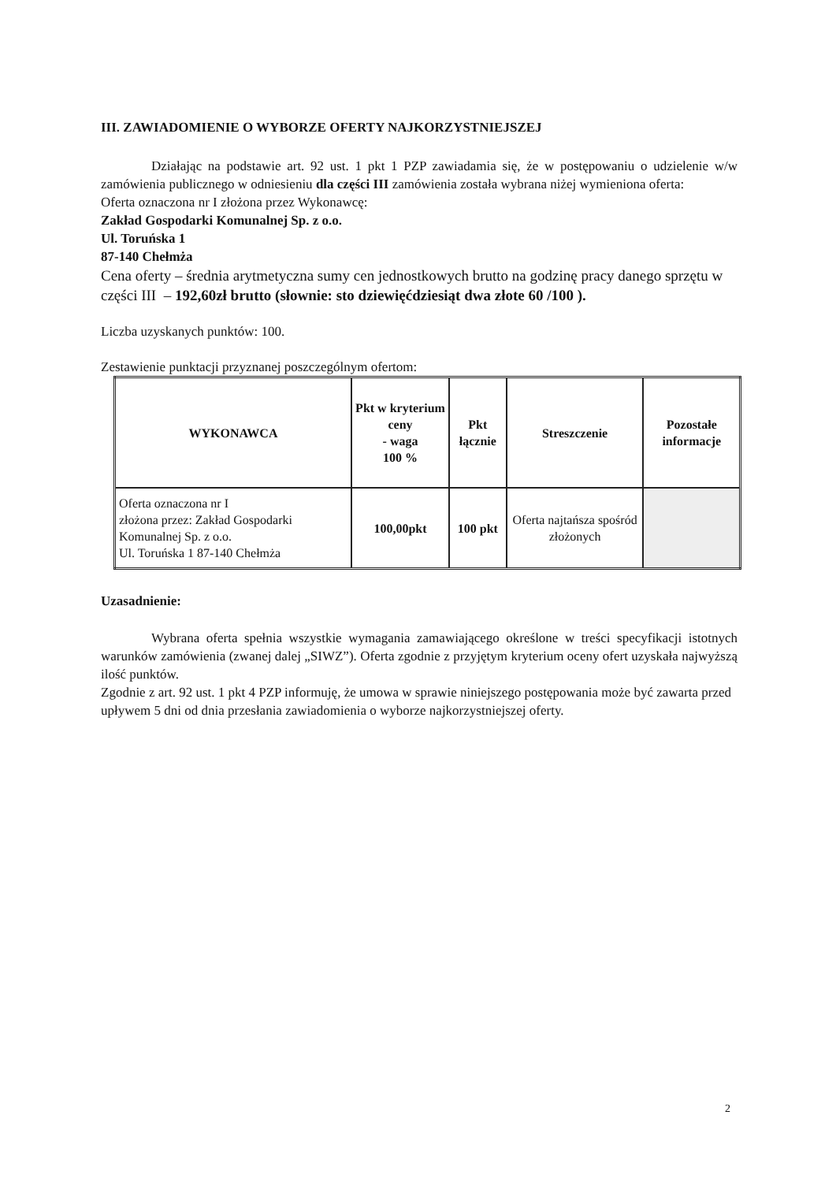III. ZAWIADOMIENIE O WYBORZE OFERTY NAJKORZYSTNIEJSZEJ
Działając na podstawie art. 92 ust. 1 pkt 1 PZP zawiadamia się, że w postępowaniu o udzielenie w/w zamówienia publicznego w odniesieniu dla części III zamówienia została wybrana niżej wymieniona oferta:
Oferta oznaczona nr I złożona przez Wykonawcę:
Zakład Gospodarki Komunalnej Sp. z o.o.
Ul. Toruńska 1
87-140 Chełmża
Cena oferty – średnia arytmetyczna sumy cen jednostkowych brutto na godzinę pracy danego sprzętu w części III – 192,60zł brutto (słownie: sto dziewięćdziesiąt dwa złote 60 /100 ).
Liczba uzyskanych punktów: 100.
Zestawienie punktacji przyznanej poszczególnym ofertom:
| WYKONAWCA | Pkt w kryterium ceny - waga 100 % | Pkt łącznie | Streszczenie | Pozostałe informacje |
| --- | --- | --- | --- | --- |
| Oferta oznaczona nr I złożona przez: Zakład Gospodarki Komunalnej Sp. z o.o. Ul. Toruńska 1 87-140 Chełmża | 100,00pkt | 100 pkt | Oferta najtańsza spośród złożonych | |
Uzasadnienie:
Wybrana oferta spełnia wszystkie wymagania zamawiającego określone w treści specyfikacji istotnych warunków zamówienia (zwanej dalej „SIWZ”). Oferta zgodnie z przyjętym kryterium oceny ofert uzyskała najwyższą ilość punktów.
Zgodnie z art. 92 ust. 1 pkt 4 PZP informuję, że umowa w sprawie niniejszego postępowania może być zawarta przed upływem 5 dni od dnia przesłania zawiadomienia o wyborze najkorzystniejszej oferty.
2